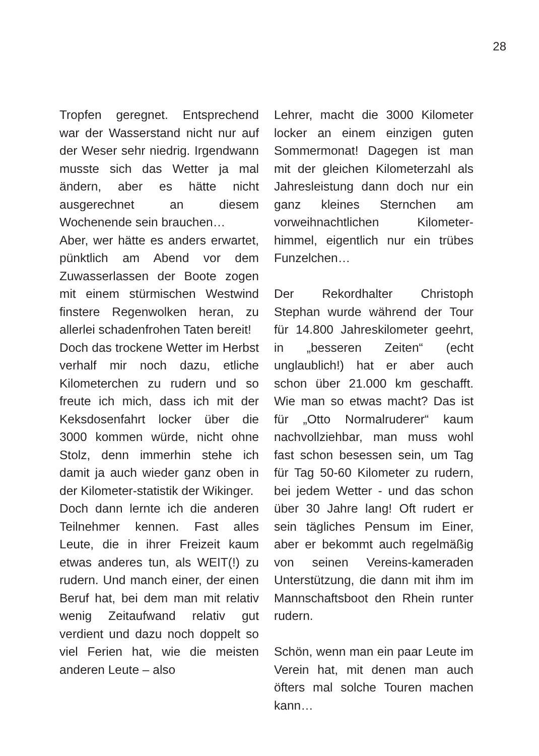28
Tropfen geregnet. Entsprechend war der Wasserstand nicht nur auf der Weser sehr niedrig. Irgendwann musste sich das Wetter ja mal ändern, aber es hätte nicht ausgerechnet an diesem Wochenende sein brauchen…
Aber, wer hätte es anders erwartet, pünktlich am Abend vor dem Zuwasserlassen der Boote zogen mit einem stürmischen Westwind finstere Regenwolken heran, zu allerlei schadenfrohen Taten bereit!
Doch das trockene Wetter im Herbst verhalf mir noch dazu, etliche Kilometerchen zu rudern und so freute ich mich, dass ich mit der Keksdosenfahrt locker über die 3000 kommen würde, nicht ohne Stolz, denn immerhin stehe ich damit ja auch wieder ganz oben in der Kilometer-statistik der Wikinger.
Doch dann lernte ich die anderen Teilnehmer kennen. Fast alles Leute, die in ihrer Freizeit kaum etwas anderes tun, als WEIT(!) zu rudern. Und manch einer, der einen Beruf hat, bei dem man mit relativ wenig Zeitaufwand relativ gut verdient und dazu noch doppelt so viel Ferien hat, wie die meisten anderen Leute – also
Lehrer, macht die 3000 Kilometer locker an einem einzigen guten Sommermonat! Dagegen ist man mit der gleichen Kilometerzahl als Jahresleistung dann doch nur ein ganz kleines Sternchen am vorweihnachtlichen Kilometer-himmel, eigentlich nur ein trübes Funzelchen…
Der Rekordhalter Christoph Stephan wurde während der Tour für 14.800 Jahreskilometer geehrt, in „besseren Zeiten“ (echt unglaublich!) hat er aber auch schon über 21.000 km geschafft. Wie man so etwas macht? Das ist für „Otto Normalruderer“ kaum nachvollziehbar, man muss wohl fast schon besessen sein, um Tag für Tag 50-60 Kilometer zu rudern, bei jedem Wetter - und das schon über 30 Jahre lang! Oft rudert er sein tägliches Pensum im Einer, aber er bekommt auch regelmäßig von seinen Vereins-kameraden Unterstützung, die dann mit ihm im Mannschaftsboot den Rhein runter rudern.
Schön, wenn man ein paar Leute im Verein hat, mit denen man auch öfters mal solche Touren machen kann…